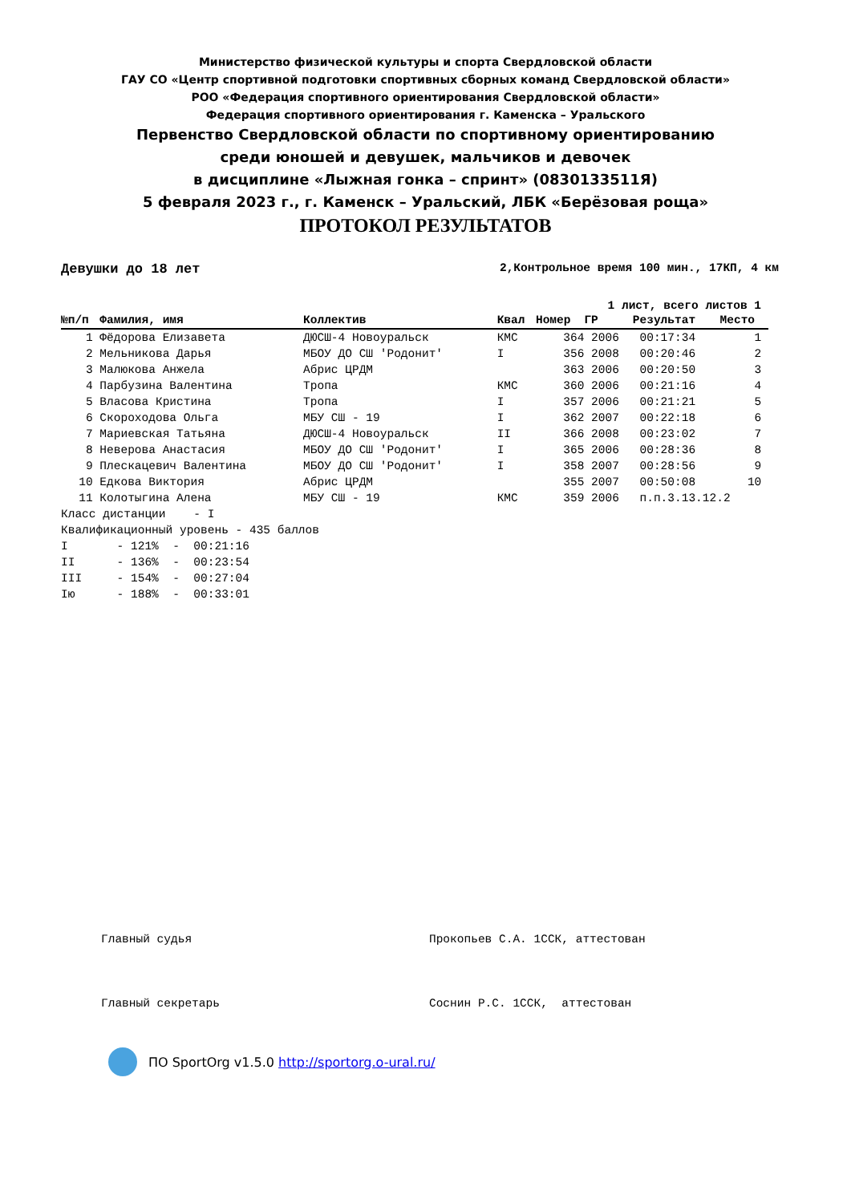Министерство физической культуры и спорта Свердловской области
ГАУ СО «Центр спортивной подготовки спортивных сборных команд Свердловской области»
РОО «Федерация спортивного ориентирования Свердловской области»
Федерация спортивного ориентирования г. Каменска – Уральского
Первенство Свердловской области по спортивному ориентированию
среди юношей и девушек, мальчиков и девочек
в дисциплине «Лыжная гонка – спринт» (0830133511Я)
5 февраля 2023 г., г. Каменск – Уральский, ЛБК «Берёзовая роща»
ПРОТОКОЛ РЕЗУЛЬТАТОВ
Девушки до 18 лет 2,Контрольное время 100 мин., 17КП, 4 км
1 лист, всего листов 1
| №п/п | Фамилия, имя | Коллектив | Квал | Номер | ГР | Результат | Место |
| --- | --- | --- | --- | --- | --- | --- | --- |
| 1 | Фёдорова Елизавета | ДЮСШ-4 Новоуральск | КМС | 364 | 2006 | 00:17:34 | 1 |
| 2 | Мельникова Дарья | МБОУ ДО СШ 'Родонит' | I | 356 | 2008 | 00:20:46 | 2 |
| 3 | Малюкова Анжела | Абрис ЦРДМ | | 363 | 2006 | 00:20:50 | 3 |
| 4 | Парбузина Валентина | Тропа | КМС | 360 | 2006 | 00:21:16 | 4 |
| 5 | Власова Кристина | Тропа | I | 357 | 2006 | 00:21:21 | 5 |
| 6 | Скороходова Ольга | МБУ СШ - 19 | I | 362 | 2007 | 00:22:18 | 6 |
| 7 | Мариевская Татьяна | ДЮСШ-4 Новоуральск | II | 366 | 2008 | 00:23:02 | 7 |
| 8 | Неверова Анастасия | МБОУ ДО СШ 'Родонит' | I | 365 | 2006 | 00:28:36 | 8 |
| 9 | Плескацевич Валентина | МБОУ ДО СШ 'Родонит' | I | 358 | 2007 | 00:28:56 | 9 |
| 10 | Едкова Виктория | Абрис ЦРДМ | | 355 | 2007 | 00:50:08 | 10 |
| 11 | Колотыгина Алена | МБУ СШ - 19 | КМС | 359 | 2006 | п.п.3.13.12.2 | |
Класс дистанции - I Квалификационный уровень - 435 баллов I - 121% - 00:21:16 II - 136% - 00:23:54 III - 154% - 00:27:04 Iю - 188% - 00:33:01
Главный судья Прокопьев С.А. 1ССК, аттестован Главный секретарь Соснин Р.С. 1ССК, аттестован
ПО SportOrg v1.5.0 http://sportorg.o-ural.ru/